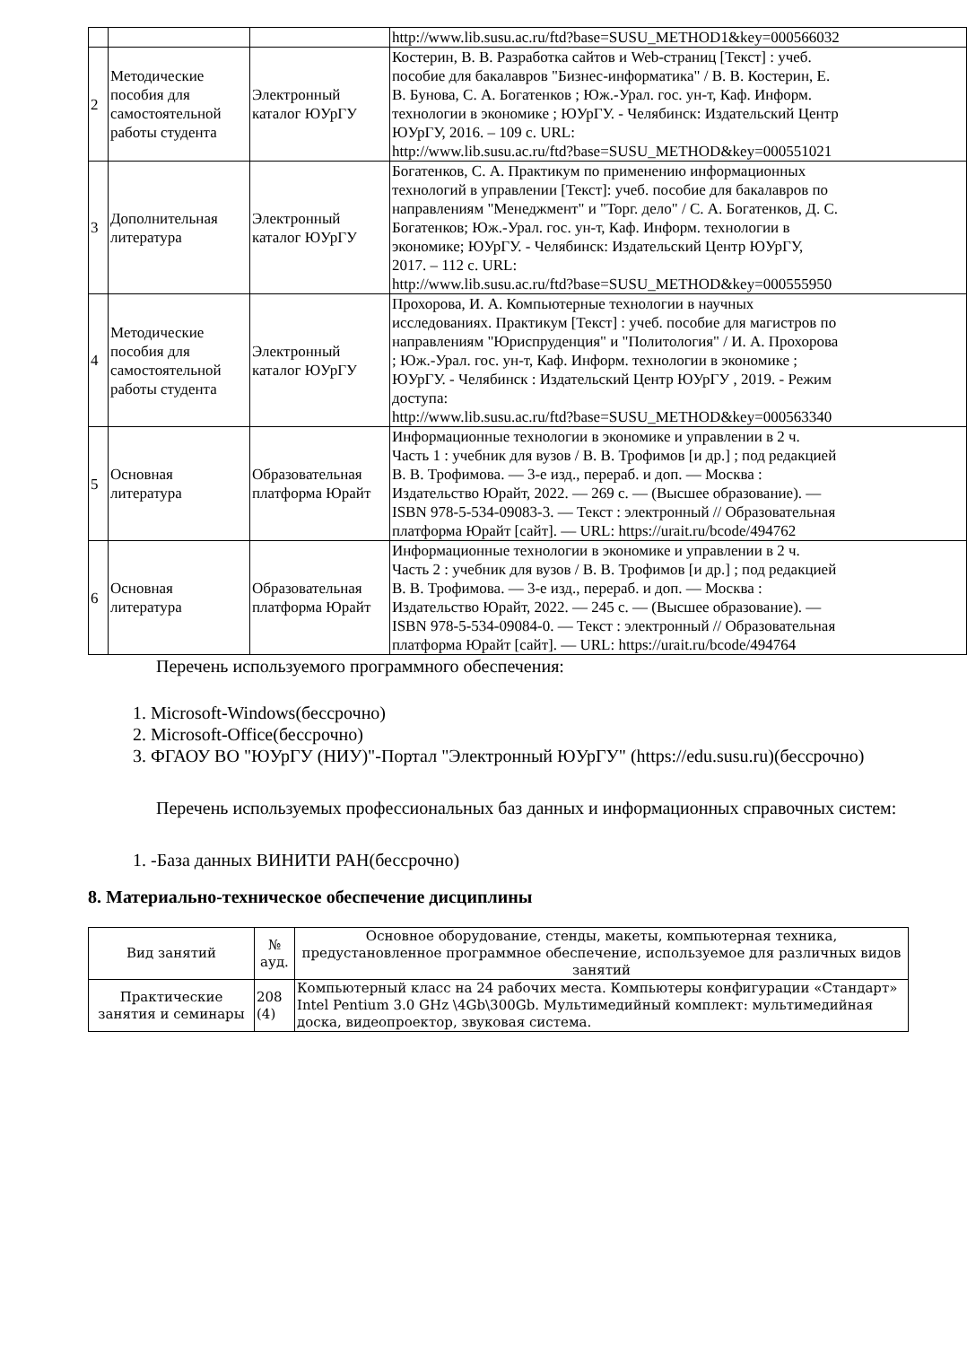| | | | http://www.lib.susu.ac.ru/ftd?base=SUSU_METHOD1&key=000566032 |
| 2 | Методические пособия для самостоятельной работы студента | Электронный каталог ЮУрГУ | Костерин, В. В. Разработка сайтов и Web-страниц [Текст] : учеб. пособие для бакалавров "Бизнес-информатика" / В. В. Костерин, Е. В. Бунова, С. А. Богатенков ; Юж.-Урал. гос. ун-т, Каф. Информ. технологии в экономике ; ЮУрГУ. - Челябинск: Издательский Центр ЮУрГУ, 2016. – 109 с. URL: http://www.lib.susu.ac.ru/ftd?base=SUSU_METHOD&key=000551021 |
| 3 | Дополнительная литература | Электронный каталог ЮУрГУ | Богатенков, С. А. Практикум по применению информационных технологий в управлении [Текст]: учеб. пособие для бакалавров по направлениям "Менеджмент" и "Торг. дело" / С. А. Богатенков, Д. С. Богатенков; Юж.-Урал. гос. ун-т, Каф. Информ. технологии в экономике; ЮУрГУ. - Челябинск: Издательский Центр ЮУрГУ, 2017. – 112 с. URL: http://www.lib.susu.ac.ru/ftd?base=SUSU_METHOD&key=000555950 |
| 4 | Методические пособия для самостоятельной работы студента | Электронный каталог ЮУрГУ | Прохорова, И. А. Компьютерные технологии в научных исследованиях. Практикум [Текст] : учеб. пособие для магистров по направлениям "Юриспруденция" и "Политология" / И. А. Прохорова ; Юж.-Урал. гос. ун-т, Каф. Информ. технологии в экономике ; ЮУрГУ. - Челябинск : Издательский Центр ЮУрГУ , 2019. - Режим доступа: http://www.lib.susu.ac.ru/ftd?base=SUSU_METHOD&key=000563340 |
| 5 | Основная литература | Образовательная платформа Юрайт | Информационные технологии в экономике и управлении в 2 ч. Часть 1 : учебник для вузов / В. В. Трофимов [и др.] ; под редакцией В. В. Трофимова. — 3-е изд., перераб. и доп. — Москва : Издательство Юрайт, 2022. — 269 с. — (Высшее образование). — ISBN 978-5-534-09083-3. — Текст : электронный // Образовательная платформа Юрайт [сайт]. — URL: https://urait.ru/bcode/494762 |
| 6 | Основная литература | Образовательная платформа Юрайт | Информационные технологии в экономике и управлении в 2 ч. Часть 2 : учебник для вузов / В. В. Трофимов [и др.] ; под редакцией В. В. Трофимова. — 3-е изд., перераб. и доп. — Москва : Издательство Юрайт, 2022. — 245 с. — (Высшее образование). — ISBN 978-5-534-09084-0. — Текст : электронный // Образовательная платформа Юрайт [сайт]. — URL: https://urait.ru/bcode/494764 |
Перечень используемого программного обеспечения:
1. Microsoft-Windows(бессрочно)
2. Microsoft-Office(бессрочно)
3. ФГАОУ ВО "ЮУрГУ (НИУ)"-Портал "Электронный ЮУрГУ" (https://edu.susu.ru)(бессрочно)
Перечень используемых профессиональных баз данных и информационных справочных систем:
1. -База данных ВИНИТИ РАН(бессрочно)
8. Материально-техническое обеспечение дисциплины
| Вид занятий | № ауд. | Основное оборудование, стенды, макеты, компьютерная техника, предустановленное программное обеспечение, используемое для различных видов занятий |
| --- | --- | --- |
| Практические занятия и семинары | 208 (4) | Компьютерный класс на 24 рабочих места. Компьютеры конфигурации «Стандарт» Intel Pentium 3.0 GHz \4Gb\300Gb. Мультимедийный комплект: мультимедийная доска, видеопроектор, звуковая система. |